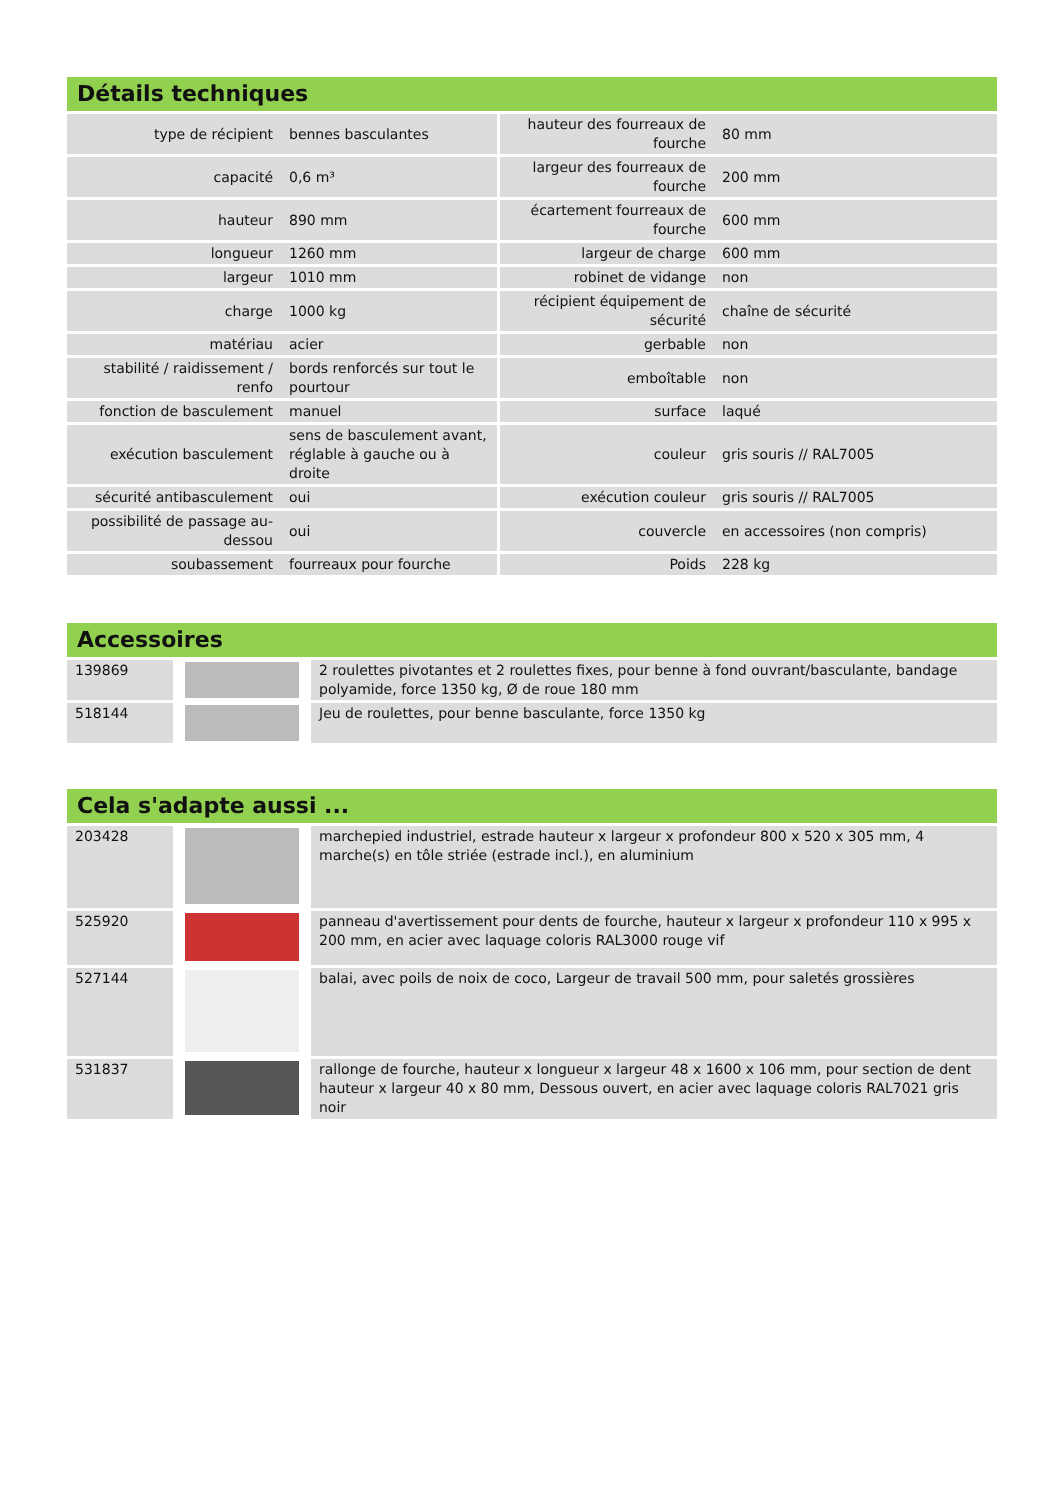Détails techniques
| type de récipient | bennes basculantes | hauteur des fourreaux de fourche | 80 mm |
| capacité | 0,6 m³ | largeur des fourreaux de fourche | 200 mm |
| hauteur | 890 mm | écartement fourreaux de fourche | 600 mm |
| longueur | 1260 mm | largeur de charge | 600 mm |
| largeur | 1010 mm | robinet de vidange | non |
| charge | 1000 kg | récipient équipement de sécurité | chaîne de sécurité |
| matériau | acier | gerbable | non |
| stabilité / raidissement / renfo | bords renforcés sur tout le pourtour | emboîtable | non |
| fonction de basculement | manuel | surface | laqué |
| exécution basculement | sens de basculement avant, réglable à gauche ou à droite | couleur | gris souris // RAL7005 |
| sécurité antibasculement | oui | exécution couleur | gris souris // RAL7005 |
| possibilité de passage au-dessou | oui | couvercle | en accessoires (non compris) |
| soubassement | fourreaux pour fourche | Poids | 228 kg |
Accessoires
| 139869 | | 2 roulettes pivotantes et 2 roulettes fixes, pour benne à fond ouvrant/basculante, bandage polyamide, force 1350 kg, Ø de roue 180 mm |
| 518144 | | Jeu de roulettes, pour benne basculante, force 1350 kg |
Cela s'adapte aussi ...
| 203428 | | marchepied industriel, estrade hauteur x largeur x profondeur 800 x 520 x 305 mm, 4 marche(s) en tôle striée (estrade incl.), en aluminium |
| 525920 | | panneau d'avertissement pour dents de fourche, hauteur x largeur x profondeur 110 x 995 x 200 mm, en acier avec laquage coloris RAL3000 rouge vif |
| 527144 | | balai, avec poils de noix de coco, Largeur de travail 500 mm, pour saletés grossières |
| 531837 | | rallonge de fourche, hauteur x longueur x largeur 48 x 1600 x 106 mm, pour section de dent hauteur x largeur 40 x 80 mm, Dessous ouvert, en acier avec laquage coloris RAL7021 gris noir |